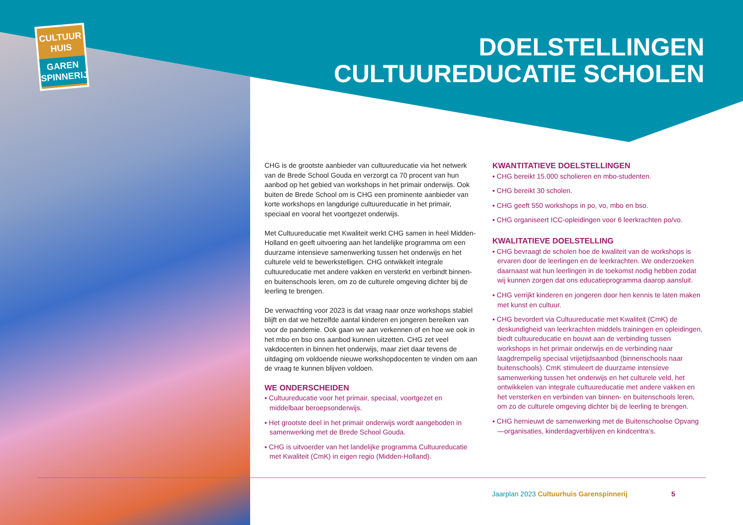CULTUUR
HUIS
GAREN
SPINNERIJ
DOELSTELLINGEN
CULTUUREDUCATIE SCHOLEN
CHG is de grootste aanbieder van cultuureducatie via het netwerk van de Brede School Gouda en verzorgt ca 70 procent van hun aanbod op het gebied van workshops in het primair onderwijs. Ook buiten de Brede School om is CHG een prominente aanbieder van korte workshops en langdurige cultuureducatie in het primair, speciaal en vooral het voortgezet onderwijs.
Met Cultuureducatie met Kwaliteit werkt CHG samen in heel Midden-Holland en geeft uitvoering aan het landelijke programma om een duurzame intensieve samenwerking tussen het onderwijs en het culturele veld te bewerkstelligen. CHG ontwikkelt integrale cultuureducatie met andere vakken en versterkt en verbindt binnen- en buitenschools leren, om zo de culturele omgeving dichter bij de leerling te brengen.
De verwachting voor 2023 is dat vraag naar onze workshops stabiel blijft en dat we hetzelfde aantal kinderen en jongeren bereiken van voor de pandemie. Ook gaan we aan verkennen of en hoe we ook in het mbo en bso ons aanbod kunnen uitzetten. CHG zet veel vakdocenten in binnen het onderwijs, maar ziet daar tevens de uitdaging om voldoende nieuwe workshopdocenten te vinden om aan de vraag te kunnen blijven voldoen.
WE ONDERSCHEIDEN
▪ Cultuureducatie voor het primair, speciaal, voortgezet en middelbaar beroepsonderwijs.
▪ Het grootste deel in het primair onderwijs wordt aangeboden in samenwerking met de Brede School Gouda.
▪ CHG is uitvoerder van het landelijke programma Cultuureducatie met Kwaliteit (CmK) in eigen regio (Midden-Holland).
KWANTITATIEVE DOELSTELLINGEN
▪ CHG bereikt 15.000 scholieren en mbo-studenten.
▪ CHG bereikt 30 scholen.
▪ CHG geeft 550 workshops in po, vo, mbo en bso.
▪ CHG organiseert ICC-opleidingen voor 6 leerkrachten po/vo.
KWALITATIEVE DOELSTELLING
▪ CHG bevraagt de scholen hoe de kwaliteit van de workshops is ervaren door de leerlingen en de leerkrachten. We onderzoeken daarnaast wat hun leerlingen in de toekomst nodig hebben zodat wij kunnen zorgen dat ons educatieprogramma daarop aansluit.
▪ CHG verrijkt kinderen en jongeren door hen kennis te laten maken met kunst en cultuur.
▪ CHG bevordert via Cultuureducatie met Kwaliteit (CmK) de deskundigheid van leerkrachten middels trainingen en opleidingen, biedt cultuureducatie en bouwt aan de verbinding tussen workshops in het primair onderwijs en de verbinding naar laagdrempelig speciaal vrijetijdsaanbod (binnenschools naar buitenschools). CmK stimuleert de duurzame intensieve samenwerking tussen het onderwijs en het culturele veld, het ontwikkelen van integrale cultuureducatie met andere vakken en het versterken en verbinden van binnen- en buitenschools leren, om zo de culturele omgeving dichter bij de leerling te brengen.
▪ CHG hernieuwt de samenwerking met de Buitenschoolse Opvang—organisaties, kinderdagverblijven en kindcentra’s.
Jaarplan 2023 Cultuurhuis Garenspinnerij 5